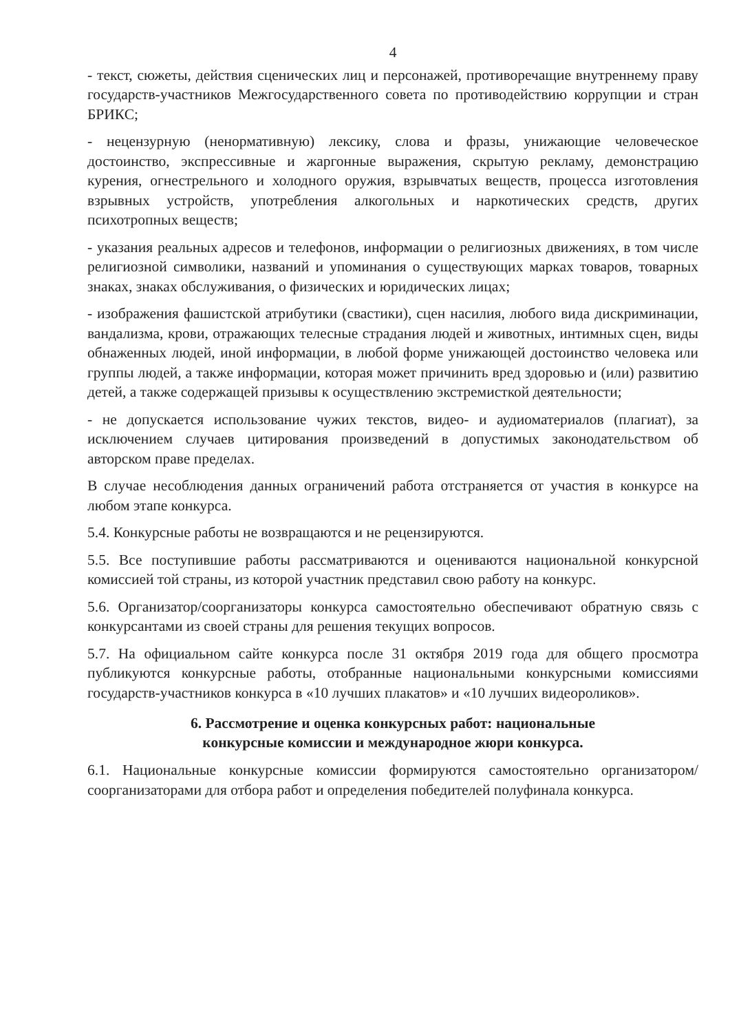4
- текст, сюжеты, действия сценических лиц и персонажей, противоречащие внутреннему праву государств-участников Межгосударственного совета по противодействию коррупции и стран БРИКС;
- нецензурную (ненормативную) лексику, слова и фразы, унижающие человеческое достоинство, экспрессивные и жаргонные выражения, скрытую рекламу, демонстрацию курения, огнестрельного и холодного оружия, взрывчатых веществ, процесса изготовления взрывных устройств, употребления алкогольных и наркотических средств, других психотропных веществ;
- указания реальных адресов и телефонов, информации о религиозных движениях, в том числе религиозной символики, названий и упоминания о существующих марках товаров, товарных знаках, знаках обслуживания, о физических и юридических лицах;
- изображения фашистской атрибутики (свастики), сцен насилия, любого вида дискриминации, вандализма, крови, отражающих телесные страдания людей и животных, интимных сцен, виды обнаженных людей, иной информации, в любой форме унижающей достоинство человека или группы людей, а также информации, которая может причинить вред здоровью и (или) развитию детей, а также содержащей призывы к осуществлению экстремисткой деятельности;
- не допускается использование чужих текстов, видео- и аудиоматериалов (плагиат), за исключением случаев цитирования произведений в допустимых законодательством об авторском праве пределах.
В случае несоблюдения данных ограничений работа отстраняется от участия в конкурсе на любом этапе конкурса.
5.4. Конкурсные работы не возвращаются и не рецензируются.
5.5. Все поступившие работы рассматриваются и оцениваются национальной конкурсной комиссией той страны, из которой участник представил свою работу на конкурс.
5.6. Организатор/соорганизаторы конкурса самостоятельно обеспечивают обратную связь с конкурсантами из своей страны для решения текущих вопросов.
5.7. На официальном сайте конкурса после 31 октября 2019 года для общего просмотра публикуются конкурсные работы, отобранные национальными конкурсными комиссиями государств-участников конкурса в «10 лучших плакатов» и «10 лучших видеороликов».
6. Рассмотрение и оценка конкурсных работ: национальные
конкурсные комиссии и международное жюри конкурса.
6.1. Национальные конкурсные комиссии формируются самостоятельно организатором/соорганизаторами для отбора работ и определения победителей полуфинала конкурса.